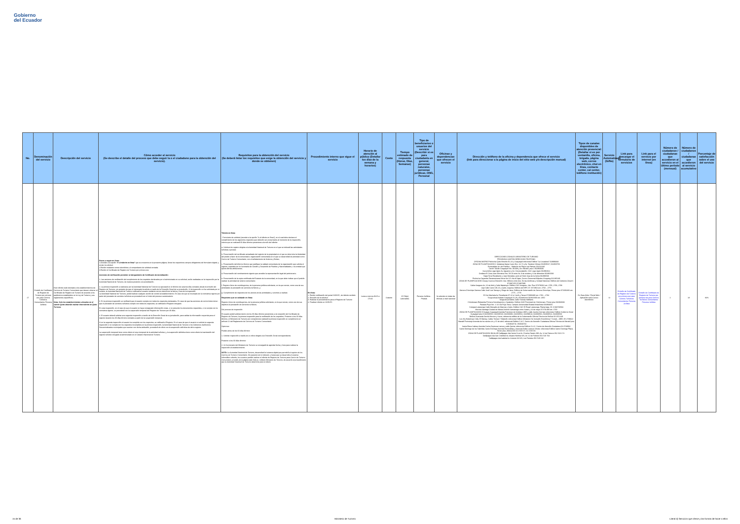Gobierno
del Ecuador
| No. | Denominación del servicio | Descripción del servicio | Cómo acceder al servicio (Se describe el detalle del proceso que debe seguir la o el ciudadano para la obtención del servicio). | Requisitos para la obtención del servicio (Se deberá listar los requisitos que exige la obtención del servicio y donde se obtienen) | Procedimiento interno que sigue el servicio | Horario de atención al público (Detallar los días de la semana y horarios) | Costo | Tiempo estimado de respuesta (Horas, Días, Semanas) | Tipo de beneficiarios o usuarios del servicio (Describir si es para ciudadanía en general, personas naturales, personas jurídicas, ONG, Personal | Oficinas y dependencias que ofrecen el servicio | Dirección y teléfono de la oficina y dependencia que ofrece el servicio (link para direccionar a la página de inicio del sitio web y/o descripción manual) | Tipos de canales disponibles de atención presencial: (Detallar si es por ventanilla, oficina, brigada, página web, correo electrónico, chat en línea, contacto center, cal center, teléfono institución) | Servicio Automatizado (Si/No) | Link para descargar el formulario de servicios | Link para el servicio por internet (en línea) | Número de ciudadanos / ciudadanas que accedieron al servicio en el último período (mensual) | Número de ciudadanos / ciudadanas que accedieron al servicio acumulativo | Porcentaje de satisfacción sobre el uso del servicio |
| --- | --- | --- | --- | --- | --- | --- | --- | --- | --- | --- | --- | --- | --- | --- | --- | --- | --- | --- |
| 27 | Emisión de Certificado de Registro de Turismo por primera vez para Centros Turísticos Comunitarios Persona Jurídica | Este trámite está orientado a los establecimientos de Centros de Turismo Comunitario que deseen obtener el Certificado de Registro de Turismo de acuerdo a los parámetros establecidos en la Ley de Turismo y sus reglamentos específicos. Nota: Solo los establecimientos ubicados en el cantón Quito deberán realizar éste trámite en Quito Turismo. | Pasos a seguir en línea: 1.Acceder a la opción "Ir al trámite en línea" que se encuentra en la presente página, llenar los respectivos campos obligatorios del formulario digital; y enviar la solicitud. 2.Recibir mediante correo electrónico, el comprobante de solicitud enviada. 3.Recibir el Certificado de Registro de Turismo por primera vez. Acciones de verificación posterior al otorgamiento de Certificado de Acreditación: 1. Las acciones de verificación del cumplimiento de los requisitos declarados por el administrado en su solicitud, serán realizadas en la inspección por la Autoridad Nacional de Turismo, de manera posterior a la acreditación. 2. La primera inspección a realizarse por la Autoridad Nacional de Turismo se ejecutará en el término de sesenta días contados desde la emisión del Registro de Turismo, sin perjuicio de que el interesado la solicite a través de la Dirección Zonal de su jurisdicción. Si la inspección no fue solicitada por el usuario, la Autoridad Nacional de Turismo notificará al usuario mediante correo electrónico la fecha y hora de la inspección. La Autoridad Nacional de Turismo, podrá realizar cualquier acción de control al establecimiento. En caso de que se incumpla con la normativa vigente por parte del prestador de servicios turísticos se procederá con el inicio del proceso sancionatorio. 3. En la primera inspección se verificará que el usuario cumpla con todos los requisitos declarados. En caso de que las acciones de control determinen que el prestador de servicios turísticos cumple con todos los requisitos, se ratificará el Registro otorgado. En esta inspección, en el caso de que el usuario no haya consignado información veraz, o no presente los documentos requeridos, o no cumpla con la normativa vigente, se procederá con la suspensión temporal del Registro de Turismo por 30 días. 4. El usuario deberá solicitar una segunda inspección a través de la Dirección Zonal de su jurisdicción, para validar la información requerida para el registro durante los 30 días término contados a partir de la suspensión temporal. Si en la segunda inspección el usuario ha cumplido con los requisitos, se ratificará el Registro. En el caso de que el usuario no solicite la segunda inspección o no cumpla con los requisitos incumplidos en la primera inspección, la Autoridad Nacional de Turismo o los Gobiernos Autónomos Descentralizados municipales que cuenten con dicha atribución, procederá de oficio con la suspensión definitiva de dicho registro. La suspensión temporal tiene como efecto el cese temporal de la actividad turística; y, la suspensión definitiva tiene como efecto la inactivación del registro turístico otorgado al administrado en el Catastro Nacional de Turismo. | Trámite en línea: - Formulario de solicitud (acceder a la opción "Ir al trámite en línea") , en el cual debe declarar el cumplimiento de los siguientes requisitos que deberán ser presentados al momento de la inspección, misma que se realizará 60 días término posteriores al envío del trámite: a. Solicitud de registro dirigida a la Autoridad Nacional de Turismo en el que se indicará las actividades turísticas a prestar. b. Presentación del certificado actualizado del registro de la propiedad en el que se determine la titularidad del predio a favor de la comunidad u organización comunitaria en el que se desarrollará la actividad como Centro de Turismo Comunitario, con el señalamiento de linderos y límites; c. Presentación del informe técnico que justifique la calidad comunitaria de la organización que solicita el registro, expedido por la Secretaría de Gestión y Desarrollo de Pueblos y Nacionalidades, o la entidad que ejerza dichas atribuciones; d. Presentación del nombramiento vigente que acredite la representación legal del peticionario; e. Presentación de la copia certificada del Estatuto de la comunidad, en la que debe indicar que sí podrán realizar la actividad de turismo comunitario; f. Registro único de contribuyentes, de la persona jurídica solicitante, en la que conste, como una de sus actividades la prestación de servicios turísticos; y, g. Cumplimiento de requisitos de los anexos de las actividades y servicios a realizar. Requisitos que se validarán en línea: Registro único de contribuyentes, de la persona jurídica solicitante, en la que conste, como uno de sus objetivos la prestación de servicios turísticos. Del proceso de inspección: El usuario podrá solicitar dentro de los 60 días término posteriores a la recepción del Certificado de Registro de Turismo, la primera inspección para la verificación de los requisitos. Posterior a los 60 días término, el Ministerio de Turismo por competencia realizará la primera inspección en cumplimiento al artículo 12 del Reglamento de Centros de Turismo Comunitario. Opciones: Pedido antes de los 60 días término: 1. Solicitar inspección a través de un oficio dirigido a la Dirección Zonal correspondiente. Posterior a los 60 días término: 2. Un funcionario del Ministerio de Turismo se encargará de agendar fecha y hora para realizar la inspección al establecimiento. NOTA: La Autoridad Nacional de Turismo, desarrollará el sistema digital que permitirá el registro de los Centros de Turismo Comunitario. Sin perjuicio de lo indicado, y hasta que se desarrolle el sistema informático referido, los usuarios podrán realizar el trámite de Registro de Turismo para Centro de Turismo Comunitario, a través de la página web Gob.ec, módulo Ministerio de Turismo, de acuerdo al procedimiento que la Autoridad Nacional de Turismo determine para el efecto. | En línea: 1. Recibir notificación del portal GOB.EC, de trámite recibido 2. Revisión de la solicitud 3. Realizar el procedimiento para el Registro de Turismo 4. Finalizar trámite en GOB.EC | Lunes a viernes 8h15 a 17h26 | Gratuito | 15 Día(s) Laborables | Persona Jurídica - Privada | Se atiende en todas las oficinas a nivel nacional | DIRECCIONES ZONALES MINISTERIO DE TURISMO PROVINCIA CANTÓN DIRECCIÓN TELÉFONO OFICINA MATRIZ Pichincha Quito Briceño E1-24 y Guayaquil referencia Edificio "La Licuadora" 023999333 ZONA DE PLANIFICACIÓN 1 Imbabura Ibarra Sucre Nro. 14-72 y Av. Teodoro Gómez 062958547; 062958759 Esmeraldas Av. del Pacífico – Malecón de Playa Las Palmas 062011446 Carchi Tulcán Guayaquil Nro. 39-008 y Av. Manabí, piso 2 062960046 Sucumbíos Lago Agrio Av. Aguarico y Av. Circunvalación, CAC Lago Agrio 062991914 Orellana El Coca Juan Montalvo Nro. 58-10 entre Av. 9 de octubre y 6 de diciembre 062881583 Napo Tena Rocafuerte y Juan Montalvo, junto al Hotel Joya de la Selva 062886536 Pichincha Cayambe Panamericana Norte Km 0.5 vía al Cajas, Centro Comercial Nápoles Shopping 022185249 ZONA DE PLANIFICACIÓN 6 Azuay Cuenca Dirección: Ave. México entre Ave. De las Américas y Unidad Nacional, Edificio del Gobierno Zonal 6 072887255 072887089 Cañar Azogues Av. 16 de Abril y Calle Babahoyo. Edificio CAC Azogues. 2do. Piso 073706016 ext. 2795, 2796, 2798 Loja Calle Sucre 191-31 y Quito, esquina. Edificio del INPC 07 2572964 ext. 2760 – 2770 Zamora Chinchipe Zamora Calle José Luis Tamayo y Diego de Vaca. Edificio de Gobernación de Zamora Chinchipe, Primer piso 072606466 ext. 2775 – 2778 El Oro Machala Av. Rocafuerte 07-22 e/ Junín y Tarqui 072968480 ext. 2782 – 2784 Tungurahua Ambato Guayaquil 01-18 y Rocafuerte 032821800 ext. 2350 Tungurahua Baños Calle Thomas Halflants Chimborazo Riobamba Primera Constituyente y Carabobo. Edificio GAD Provincial de Chimborazo. Primer piso 032946682 Pastaza Puyo Km. 2 1/2 vía Puyo-Tena, Campus Universidad Estatal Amazónica 032894655 Cotopaxi Latacunga Calle Marqués de Maenza y Quito, Edificio CAC El Rosal Latacunga, Planta baja, Of. 3 033730594 Morona Santiago Ciudad de Macas Antonio Samaniego entre Soasti y 24 de mayo 072701480 ext. 2730 ZONA DE PLANIFICACIÓN 8 Guayas Guayaquil Avenida Francisco de Orellana 1805 y calle Justino Cornejo referencia; Edificio Gobierno Zonal Guayaquil piso 8 042068565, 042068519, 042068496, 042068562, 042068613, 042068501, 042068522, 042068563 Bolívar Guaranda García Moreno y Sucre; referencia edificio de la Gobernación Oficina Técnica de Bolívar 03 2551249 Los ríos Babahoyo Cdla. El Mamey, Calles Twinza Y Malecón referencia Edificio Ministerio De Inclusión Económica Y Social – MIES 05 2739322 Manabí Portoviejo Avenida de los nardos s/n y 15 de abril; referencia Edificio C.A.C. Centro de Atención Ciudadana Oficina Técnica de Manabí piso 3 053043711; 053043734 Santa Elena Salinas Avenida Carlos Espinoza Larrea y calle Quinta; referencia Edificio C.A.C. Centro de Atención Ciudadana 04 3728904 Santo Domingo de los Tsáchilas Santo Domingo Avenida Esmeraldas y Avenida Emilio Lorenzo Sthele; referencia Edificio Santo Domingo Plaza. Tercer piso, oficina 301 02 2745727, 02 2745726 ZONA DE PLANIFICACIÓN INSULAR Galápagos Isla Santa Cruz Av. Charles Darwin 390, Av. 12 de Febrero 052 526 174 Galápagos Isla San Cristóbal Av. Alsacio Northia S/N, Av. 12 de Febrero 052 520 704 Galápagos Isla Isabela Av. Antonio Gil S/N, Los Petreles 052 529 132 | En línea (Sitio / Portal Web / Aplicación web) Correo electrónico | Si | Emisión de Certificado de Registro de Turismo por primera vez para Centros Turísticos Comunitarios Persona Jurídica | Emisión de Certificado de Registro de Turismo por primera vez para Centros Turísticos Comunitarios Persona Jurídica | 2 | 18 | 84% |
15 de 36 Ministerio de Turismo Literal d) Servicios que ofrece y las formas de hacer a ellos